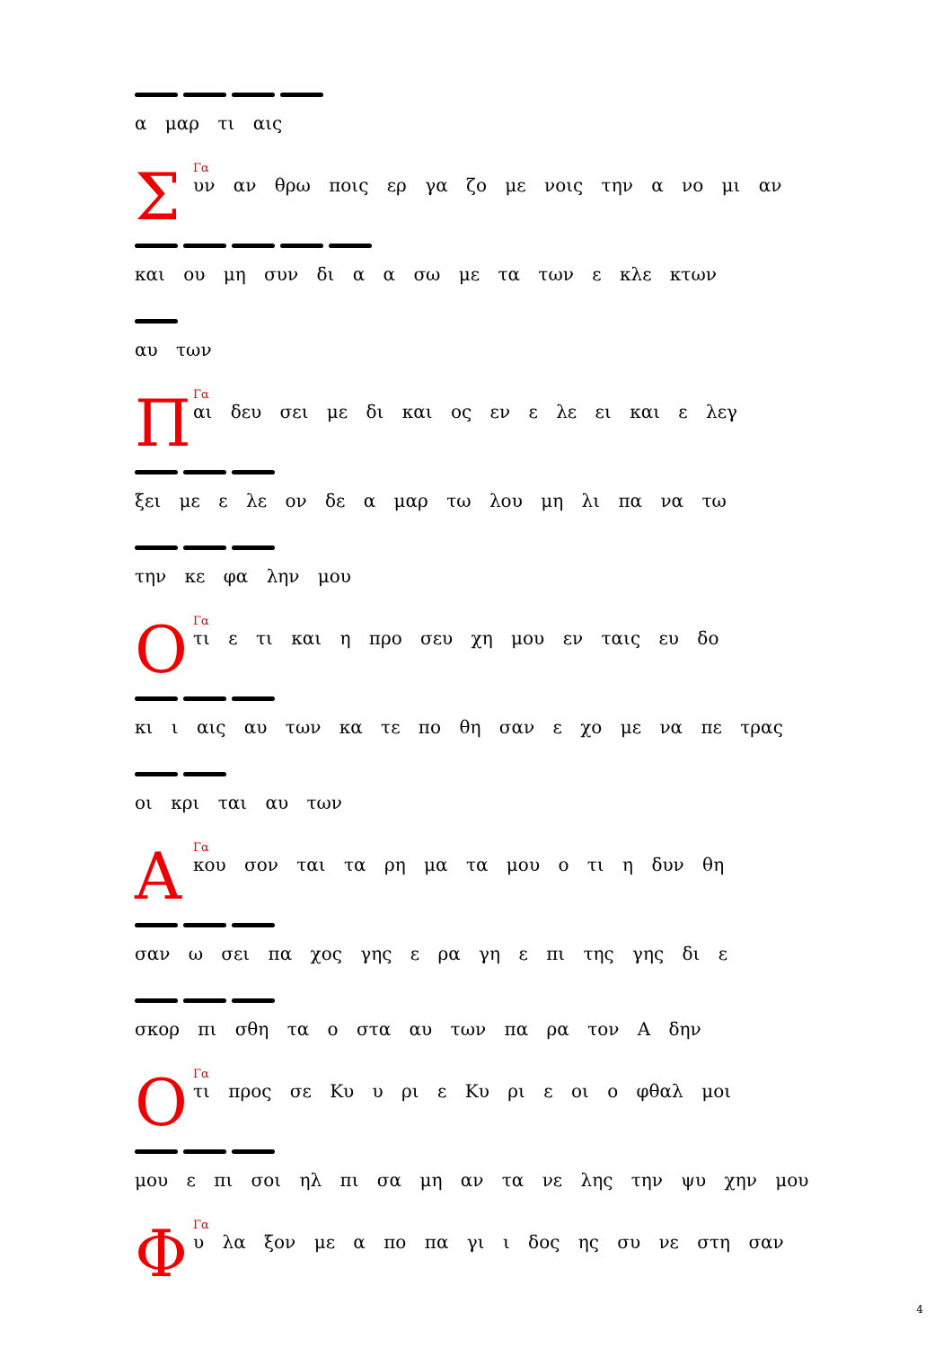α μαρ τι αις
Σ
Γα
υν αν θρω ποις ερ γα ζο με νοις την α νο μι αν
και ου μη συν δι α α σω με τα των ε κλε κτων
αυ των
Π
Γα
αι δευ σει με δι και ος εν ε λε ει και ε λεγ
ξει με ε λε ον δε α μαρ τω λου μη λι πα να τω
την κε φα λην μου
Ο
Γα
τι ε τι και η προ σευ χη μου εν ταις ευ δο
κι ι αις αυ των κα τε πο θη σαν ε χο με να πε τρας
οι κρι ται αυ των
Α
Γα
κου σον ται τα ρη μα τα μου ο τι η δυν θη
σαν ω σει πα χος γης ε ρα γη ε πι της γης δι ε
σκορ πι σθη τα ο στα αυ των πα ρα τον Α δην
Ο
Γα
τι προς σε Κυ υ ρι ε Κυ ρι ε οι ο φθαλ μοι
μου ε πι σοι ηλ πι σα μη αν τα νε λης την ψυ χην μου
Φ
Γα
υ λα ξον με α πο πα γι ι δος ης συ νε στη σαν
4